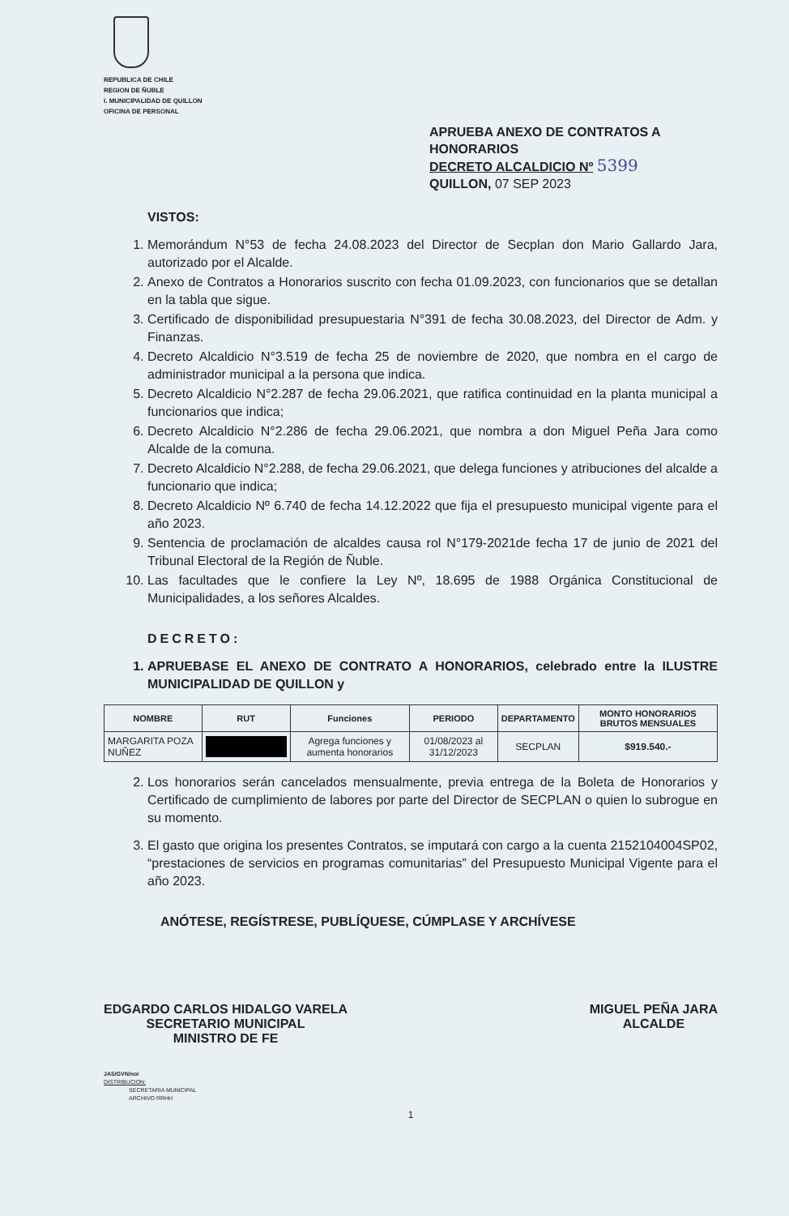REPUBLICA DE CHILE
REGION DE ÑUBLE
I. MUNICIPALIDAD DE QUILLON
OFICINA DE PERSONAL
APRUEBA ANEXO DE CONTRATOS A HONORARIOS
DECRETO ALCALDICIO Nº 5399
QUILLON, 07 SEP 2023
VISTOS:
1. Memorándum N°53 de fecha 24.08.2023 del Director de Secplan don Mario Gallardo Jara, autorizado por el Alcalde.
2. Anexo de Contratos a Honorarios suscrito con fecha 01.09.2023, con funcionarios que se detallan en la tabla que sigue.
3. Certificado de disponibilidad presupuestaria N°391 de fecha 30.08.2023, del Director de Adm. y Finanzas.
4. Decreto Alcaldicio N°3.519 de fecha 25 de noviembre de 2020, que nombra en el cargo de administrador municipal a la persona que indica.
5. Decreto Alcaldicio N°2.287 de fecha 29.06.2021, que ratifica continuidad en la planta municipal a funcionarios que indica;
6. Decreto Alcaldicio N°2.286 de fecha 29.06.2021, que nombra a don Miguel Peña Jara como Alcalde de la comuna.
7. Decreto Alcaldicio N°2.288, de fecha 29.06.2021, que delega funciones y atribuciones del alcalde a funcionario que indica;
8. Decreto Alcaldicio Nº 6.740 de fecha 14.12.2022 que fija el presupuesto municipal vigente para el año 2023.
9. Sentencia de proclamación de alcaldes causa rol N°179-2021de fecha 17 de junio de 2021 del Tribunal Electoral de la Región de Ñuble.
10. Las facultades que le confiere la Ley Nº, 18.695 de 1988 Orgánica Constitucional de Municipalidades, a los señores Alcaldes.
DECRETO:
1. APRUEBASE EL ANEXO DE CONTRATO A HONORARIOS, celebrado entre la ILUSTRE MUNICIPALIDAD DE QUILLON y
| NOMBRE | RUT | Funciones | PERIODO | DEPARTAMENTO | MONTO HONORARIOS BRUTOS MENSUALES |
| --- | --- | --- | --- | --- | --- |
| MARGARITA POZA NUÑEZ | | Agrega funciones y aumenta honorarios | 01/08/2023 al 31/12/2023 | SECPLAN | $919.540.- |
2. Los honorarios serán cancelados mensualmente, previa entrega de la Boleta de Honorarios y Certificado de cumplimiento de labores por parte del Director de SECPLAN o quien lo subrogue en su momento.
3. El gasto que origina los presentes Contratos, se imputará con cargo a la cuenta 2152104004SP02, “prestaciones de servicios en programas comunitarias” del Presupuesto Municipal Vigente para el año 2023.
ANÓTESE, REGÍSTRESE, PUBLÍQUESE, CÚMPLASE Y ARCHÍVESE
EDGARDO CARLOS HIDALGO VARELA
SECRETARIO MUNICIPAL
MINISTRO DE FE
MIGUEL PEÑA JARA
ALCALDE
JAS/GVN/noi
DISTRIBUCION:
SECRETARIA MUNICIPAL
ARCHIVO RRHH
1